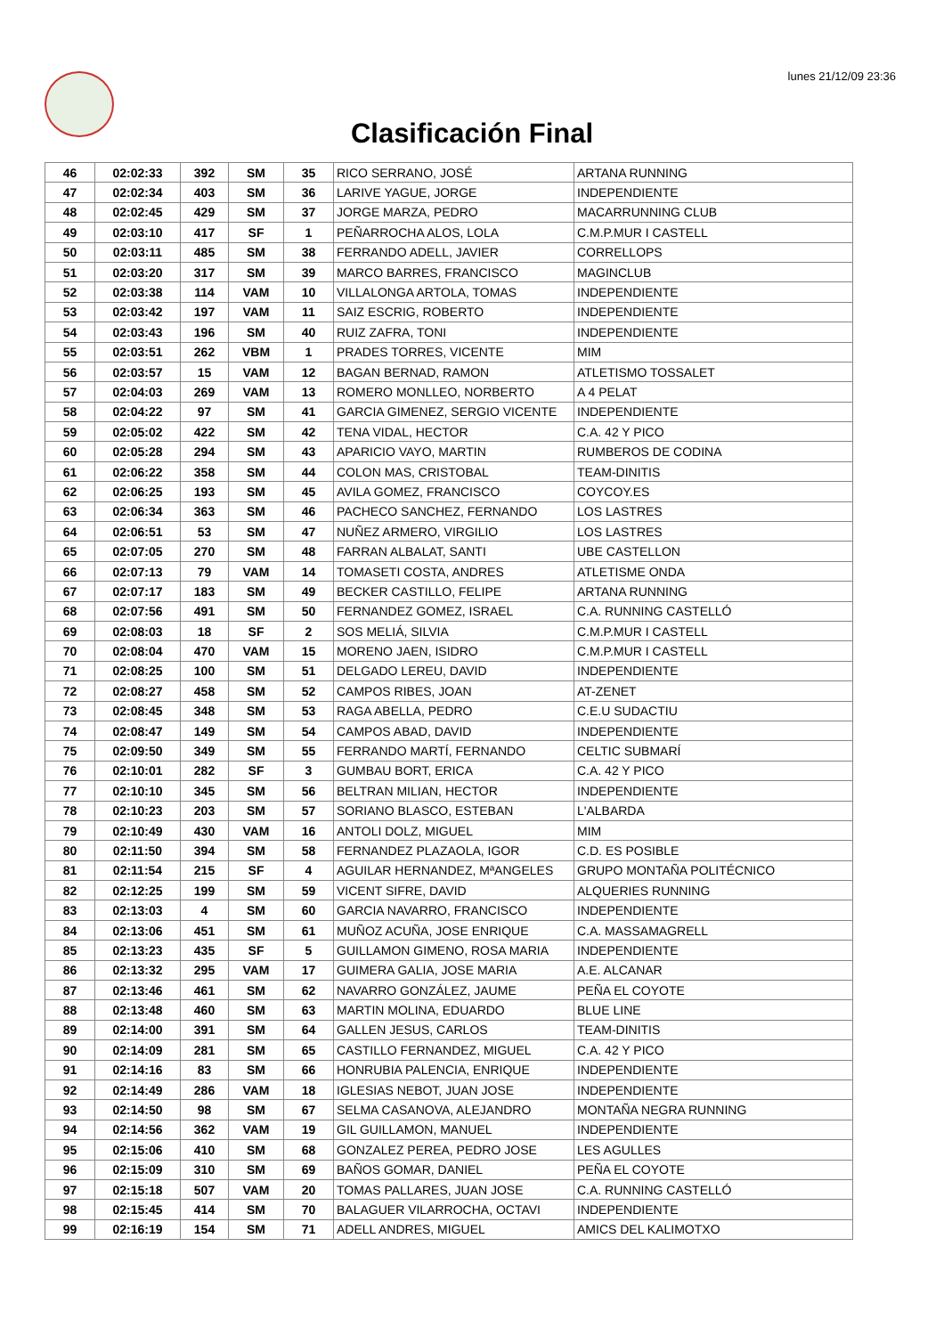lunes 21/12/09 23:36
Clasificación Final
| 46 | 02:02:33 | 392 | SM | 35 | RICO SERRANO, JOSÉ | ARTANA RUNNING |
| 47 | 02:02:34 | 403 | SM | 36 | LARIVE YAGUE, JORGE | INDEPENDIENTE |
| 48 | 02:02:45 | 429 | SM | 37 | JORGE MARZA, PEDRO | MACARRUNNING CLUB |
| 49 | 02:03:10 | 417 | SF | 1 | PEÑARROCHA ALOS, LOLA | C.M.P.MUR I CASTELL |
| 50 | 02:03:11 | 485 | SM | 38 | FERRANDO ADELL, JAVIER | CORRELLOPS |
| 51 | 02:03:20 | 317 | SM | 39 | MARCO BARRES, FRANCISCO | MAGINCLUB |
| 52 | 02:03:38 | 114 | VAM | 10 | VILLALONGA ARTOLA, TOMAS | INDEPENDIENTE |
| 53 | 02:03:42 | 197 | VAM | 11 | SAIZ ESCRIG, ROBERTO | INDEPENDIENTE |
| 54 | 02:03:43 | 196 | SM | 40 | RUIZ ZAFRA, TONI | INDEPENDIENTE |
| 55 | 02:03:51 | 262 | VBM | 1 | PRADES TORRES, VICENTE | MIM |
| 56 | 02:03:57 | 15 | VAM | 12 | BAGAN BERNAD, RAMON | ATLETISMO TOSSALET |
| 57 | 02:04:03 | 269 | VAM | 13 | ROMERO MONLLEO, NORBERTO | A 4 PELAT |
| 58 | 02:04:22 | 97 | SM | 41 | GARCIA GIMENEZ, SERGIO VICENTE | INDEPENDIENTE |
| 59 | 02:05:02 | 422 | SM | 42 | TENA VIDAL, HECTOR | C.A. 42 Y PICO |
| 60 | 02:05:28 | 294 | SM | 43 | APARICIO VAYO, MARTIN | RUMBEROS DE CODINA |
| 61 | 02:06:22 | 358 | SM | 44 | COLON MAS, CRISTOBAL | TEAM-DINITIS |
| 62 | 02:06:25 | 193 | SM | 45 | AVILA GOMEZ, FRANCISCO | COYCOY.ES |
| 63 | 02:06:34 | 363 | SM | 46 | PACHECO SANCHEZ, FERNANDO | LOS LASTRES |
| 64 | 02:06:51 | 53 | SM | 47 | NUÑEZ ARMERO, VIRGILIO | LOS LASTRES |
| 65 | 02:07:05 | 270 | SM | 48 | FARRAN ALBALAT, SANTI | UBE CASTELLON |
| 66 | 02:07:13 | 79 | VAM | 14 | TOMASETI COSTA, ANDRES | ATLETISME ONDA |
| 67 | 02:07:17 | 183 | SM | 49 | BECKER CASTILLO, FELIPE | ARTANA RUNNING |
| 68 | 02:07:56 | 491 | SM | 50 | FERNANDEZ GOMEZ, ISRAEL | C.A. RUNNING CASTELLÓ |
| 69 | 02:08:03 | 18 | SF | 2 | SOS MELIÁ, SILVIA | C.M.P.MUR I CASTELL |
| 70 | 02:08:04 | 470 | VAM | 15 | MORENO JAEN, ISIDRO | C.M.P.MUR I CASTELL |
| 71 | 02:08:25 | 100 | SM | 51 | DELGADO LEREU, DAVID | INDEPENDIENTE |
| 72 | 02:08:27 | 458 | SM | 52 | CAMPOS RIBES, JOAN | AT-ZENET |
| 73 | 02:08:45 | 348 | SM | 53 | RAGA ABELLA, PEDRO | C.E.U SUDACTIU |
| 74 | 02:08:47 | 149 | SM | 54 | CAMPOS ABAD, DAVID | INDEPENDIENTE |
| 75 | 02:09:50 | 349 | SM | 55 | FERRANDO MARTÍ, FERNANDO | CELTIC SUBMARÍ |
| 76 | 02:10:01 | 282 | SF | 3 | GUMBAU BORT, ERICA | C.A. 42 Y PICO |
| 77 | 02:10:10 | 345 | SM | 56 | BELTRAN MILIAN, HECTOR | INDEPENDIENTE |
| 78 | 02:10:23 | 203 | SM | 57 | SORIANO BLASCO, ESTEBAN | L'ALBARDA |
| 79 | 02:10:49 | 430 | VAM | 16 | ANTOLI DOLZ, MIGUEL | MIM |
| 80 | 02:11:50 | 394 | SM | 58 | FERNANDEZ PLAZAOLA, IGOR | C.D. ES POSIBLE |
| 81 | 02:11:54 | 215 | SF | 4 | AGUILAR HERNANDEZ, MªANGELES | GRUPO MONTAÑA POLITÉCNICO |
| 82 | 02:12:25 | 199 | SM | 59 | VICENT SIFRE, DAVID | ALQUERIES RUNNING |
| 83 | 02:13:03 | 4 | SM | 60 | GARCIA NAVARRO, FRANCISCO | INDEPENDIENTE |
| 84 | 02:13:06 | 451 | SM | 61 | MUÑOZ ACUÑA, JOSE ENRIQUE | C.A. MASSAMAGRELL |
| 85 | 02:13:23 | 435 | SF | 5 | GUILLAMON GIMENO, ROSA MARIA | INDEPENDIENTE |
| 86 | 02:13:32 | 295 | VAM | 17 | GUIMERA GALIA, JOSE MARIA | A.E. ALCANAR |
| 87 | 02:13:46 | 461 | SM | 62 | NAVARRO GONZÁLEZ, JAUME | PEÑA EL COYOTE |
| 88 | 02:13:48 | 460 | SM | 63 | MARTIN MOLINA, EDUARDO | BLUE LINE |
| 89 | 02:14:00 | 391 | SM | 64 | GALLEN JESUS, CARLOS | TEAM-DINITIS |
| 90 | 02:14:09 | 281 | SM | 65 | CASTILLO FERNANDEZ, MIGUEL | C.A. 42 Y PICO |
| 91 | 02:14:16 | 83 | SM | 66 | HONRUBIA PALENCIA, ENRIQUE | INDEPENDIENTE |
| 92 | 02:14:49 | 286 | VAM | 18 | IGLESIAS NEBOT, JUAN JOSE | INDEPENDIENTE |
| 93 | 02:14:50 | 98 | SM | 67 | SELMA CASANOVA, ALEJANDRO | MONTAÑA NEGRA RUNNING |
| 94 | 02:14:56 | 362 | VAM | 19 | GIL GUILLAMON, MANUEL | INDEPENDIENTE |
| 95 | 02:15:06 | 410 | SM | 68 | GONZALEZ PEREA, PEDRO JOSE | LES AGULLES |
| 96 | 02:15:09 | 310 | SM | 69 | BAÑOS GOMAR, DANIEL | PEÑA EL COYOTE |
| 97 | 02:15:18 | 507 | VAM | 20 | TOMAS PALLARES, JUAN JOSE | C.A. RUNNING CASTELLÓ |
| 98 | 02:15:45 | 414 | SM | 70 | BALAGUER VILARROCHA, OCTAVI | INDEPENDIENTE |
| 99 | 02:16:19 | 154 | SM | 71 | ADELL ANDRES, MIGUEL | AMICS DEL KALIMOTXO |